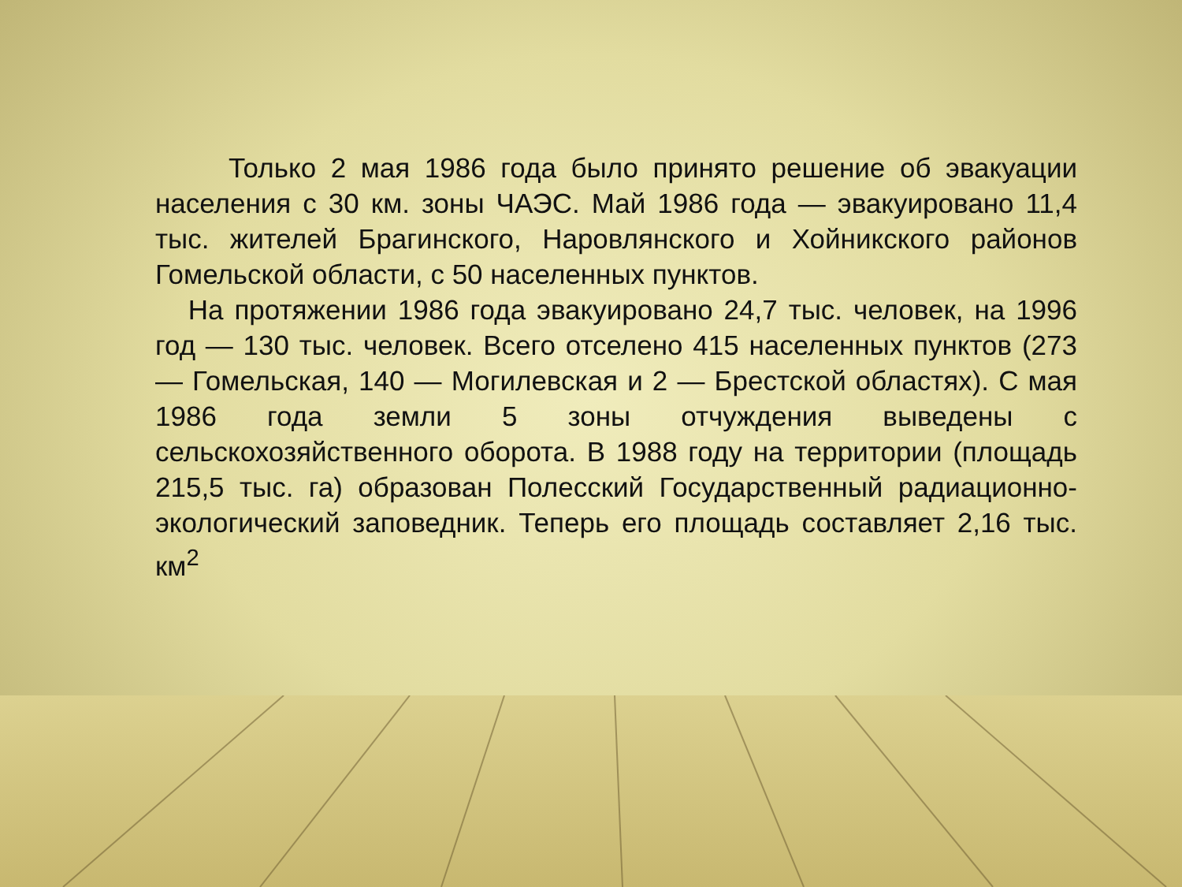Только 2 мая 1986 года было принято решение об эвакуации населения с 30 км. зоны ЧАЭС. Май 1986 года — эвакуировано 11,4 тыс. жителей Брагинского, Наровлянского и Хойникского районов Гомельской области, с 50 населенных пунктов.
На протяжении 1986 года эвакуировано 24,7 тыс. человек, на 1996 год — 130 тыс. человек. Всего отселено 415 населенных пунктов (273 — Гомельская, 140 — Могилевская и 2 — Брестской областях). С мая 1986 года земли 5 зоны отчуждения выведены с сельскохозяйственного оборота. В 1988 году на территории (площадь 215,5 тыс. га) образован Полесский Государственный радиационно-экологический заповедник. Теперь его площадь составляет 2,16 тыс. км<sup>2</sup>